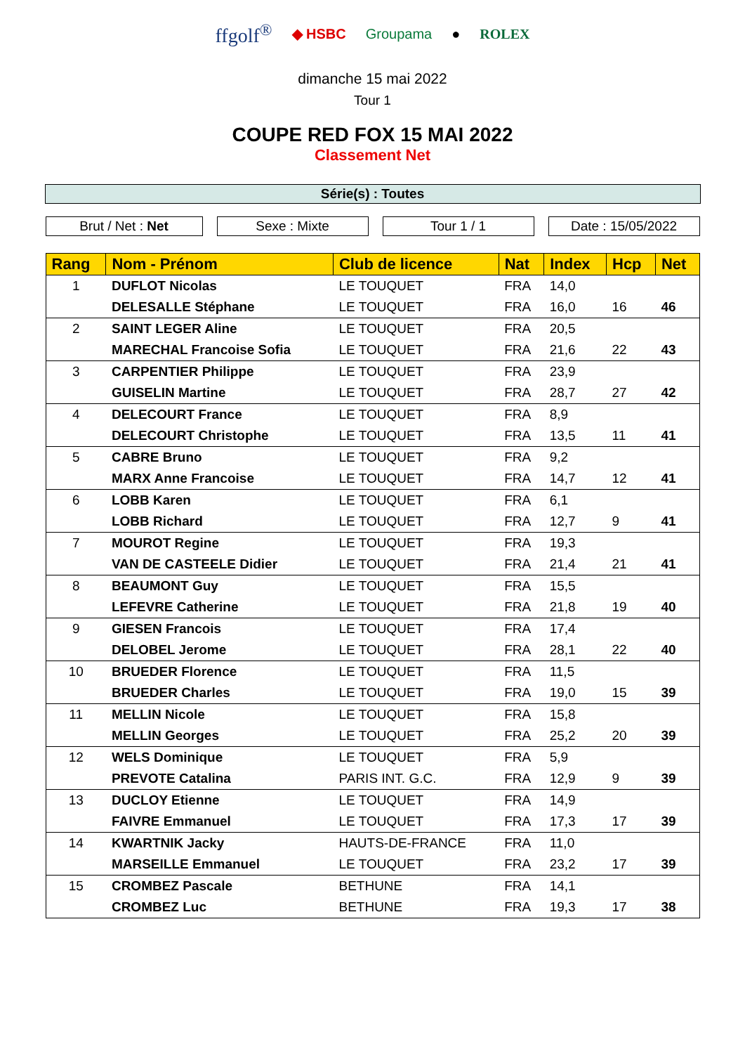ffgolf<sup>®</sup> ◆ HSBC Groupama ● ROLEX
dimanche 15 mai 2022
Tour 1
COUPE RED FOX 15 MAI 2022
Classement Net
Série(s) : Toutes
Brut / Net : Net Sexe : Mixte Tour 1 / 1 Date : 15/05/2022
| Rang | Nom - Prénom | Club de licence | Nat | Index | Hcp | Net |
| --- | --- | --- | --- | --- | --- | --- |
| 1 | DUFLOT Nicolas | LE TOUQUET | FRA | 14,0 | | |
| | DELESALLE Stéphane | LE TOUQUET | FRA | 16,0 | 16 | 46 |
| 2 | SAINT LEGER Aline | LE TOUQUET | FRA | 20,5 | | |
| | MARECHAL Francoise Sofia | LE TOUQUET | FRA | 21,6 | 22 | 43 |
| 3 | CARPENTIER Philippe | LE TOUQUET | FRA | 23,9 | | |
| | GUISELIN Martine | LE TOUQUET | FRA | 28,7 | 27 | 42 |
| 4 | DELECOURT France | LE TOUQUET | FRA | 8,9 | | |
| | DELECOURT Christophe | LE TOUQUET | FRA | 13,5 | 11 | 41 |
| 5 | CABRE Bruno | LE TOUQUET | FRA | 9,2 | | |
| | MARX Anne Francoise | LE TOUQUET | FRA | 14,7 | 12 | 41 |
| 6 | LOBB Karen | LE TOUQUET | FRA | 6,1 | | |
| | LOBB Richard | LE TOUQUET | FRA | 12,7 | 9 | 41 |
| 7 | MOUROT Regine | LE TOUQUET | FRA | 19,3 | | |
| | VAN DE CASTEELE Didier | LE TOUQUET | FRA | 21,4 | 21 | 41 |
| 8 | BEAUMONT Guy | LE TOUQUET | FRA | 15,5 | | |
| | LEFEVRE Catherine | LE TOUQUET | FRA | 21,8 | 19 | 40 |
| 9 | GIESEN Francois | LE TOUQUET | FRA | 17,4 | | |
| | DELOBEL Jerome | LE TOUQUET | FRA | 28,1 | 22 | 40 |
| 10 | BRUEDER Florence | LE TOUQUET | FRA | 11,5 | | |
| | BRUEDER Charles | LE TOUQUET | FRA | 19,0 | 15 | 39 |
| 11 | MELLIN Nicole | LE TOUQUET | FRA | 15,8 | | |
| | MELLIN Georges | LE TOUQUET | FRA | 25,2 | 20 | 39 |
| 12 | WELS Dominique | LE TOUQUET | FRA | 5,9 | | |
| | PREVOTE Catalina | PARIS INT. G.C. | FRA | 12,9 | 9 | 39 |
| 13 | DUCLOY Etienne | LE TOUQUET | FRA | 14,9 | | |
| | FAIVRE Emmanuel | LE TOUQUET | FRA | 17,3 | 17 | 39 |
| 14 | KWARTNIK Jacky | HAUTS-DE-FRANCE | FRA | 11,0 | | |
| | MARSEILLE Emmanuel | LE TOUQUET | FRA | 23,2 | 17 | 39 |
| 15 | CROMBEZ Pascale | BETHUNE | FRA | 14,1 | | |
| | CROMBEZ Luc | BETHUNE | FRA | 19,3 | 17 | 38 |